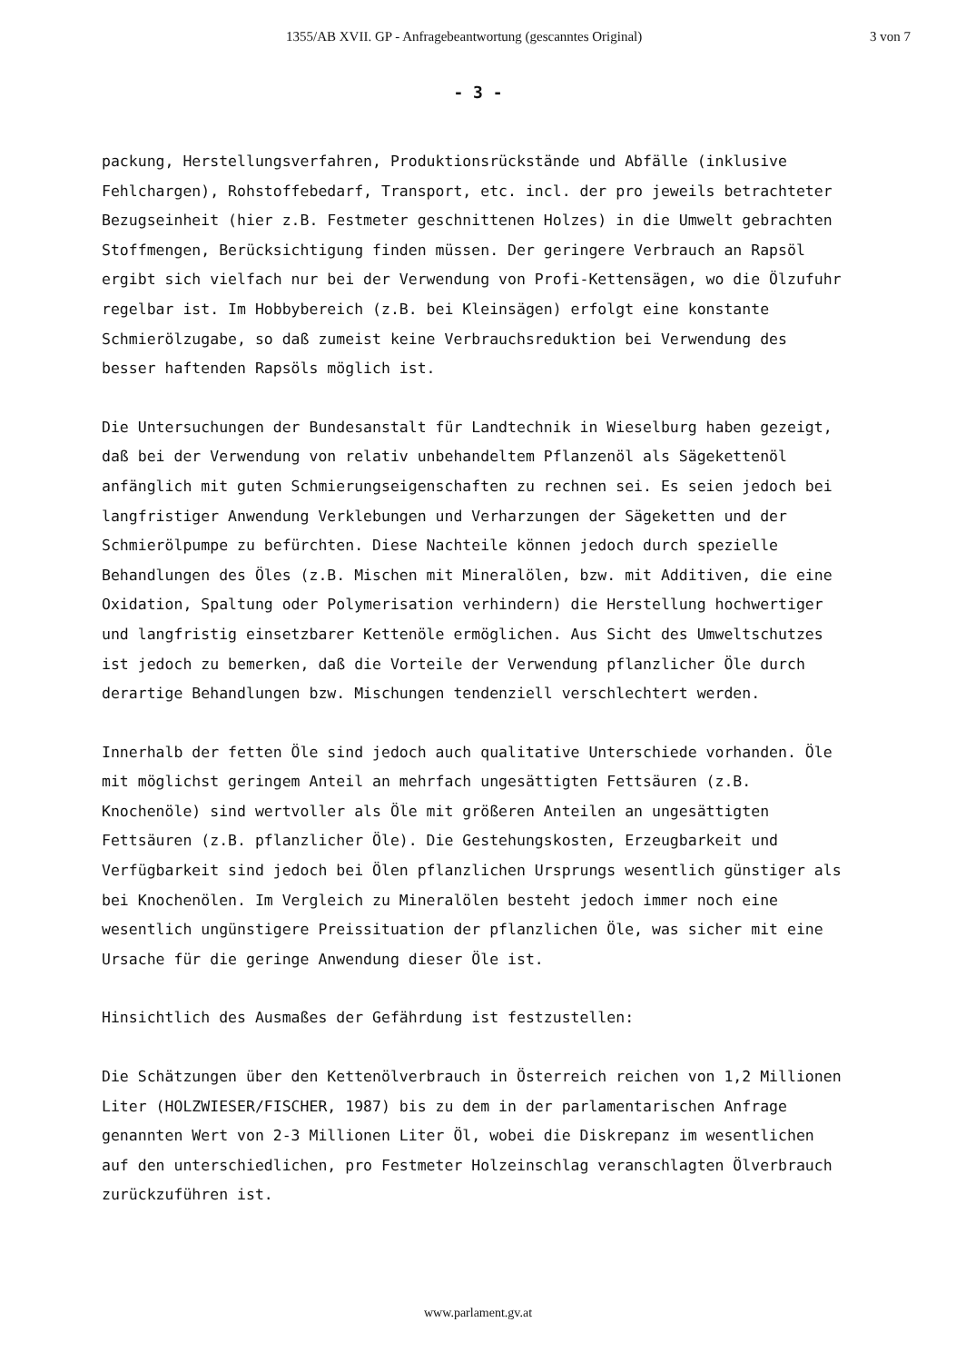1355/AB XVII. GP - Anfragebeantwortung (gescanntes Original) 3 von 7
- 3 -
packung, Herstellungsverfahren, Produktionsrückstände und Abfälle (inklusive Fehlchargen), Rohstoffebedarf, Transport, etc. incl. der pro jeweils betrachteter Bezugseinheit (hier z.B. Festmeter geschnittenen Holzes) in die Umwelt gebrachten Stoffmengen, Berücksichtigung finden müssen. Der geringere Verbrauch an Rapsöl ergibt sich vielfach nur bei der Verwendung von Profi-Kettensägen, wo die Ölzufuhr regelbar ist. Im Hobbybereich (z.B. bei Kleinsägen) erfolgt eine konstante Schmierölzugabe, so daß zumeist keine Verbrauchsreduktion bei Verwendung des besser haftenden Rapsöls möglich ist.
Die Untersuchungen der Bundesanstalt für Landtechnik in Wieselburg haben gezeigt, daß bei der Verwendung von relativ unbehandeltem Pflanzenöl als Sägekettenöl anfänglich mit guten Schmierungseigenschaften zu rechnen sei. Es seien jedoch bei langfristiger Anwendung Verklebungen und Verharzungen der Sägeketten und der Schmierölpumpe zu befürchten. Diese Nachteile können jedoch durch spezielle Behandlungen des Öles (z.B. Mischen mit Mineralölen, bzw. mit Additiven, die eine Oxidation, Spaltung oder Polymerisation verhindern) die Herstellung hochwertiger und langfristig einsetzbarer Kettenöle ermöglichen. Aus Sicht des Umweltschutzes ist jedoch zu bemerken, daß die Vorteile der Verwendung pflanzlicher Öle durch derartige Behandlungen bzw. Mischungen tendenziell verschlechtert werden.
Innerhalb der fetten Öle sind jedoch auch qualitative Unterschiede vorhanden. Öle mit möglichst geringem Anteil an mehrfach ungesättigten Fettsäuren (z.B. Knochenöle) sind wertvoller als Öle mit größeren Anteilen an ungesättigten Fettsäuren (z.B. pflanzlicher Öle). Die Gestehungskosten, Erzeugbarkeit und Verfügbarkeit sind jedoch bei Ölen pflanzlichen Ursprungs wesentlich günstiger als bei Knochenölen. Im Vergleich zu Mineralölen besteht jedoch immer noch eine wesentlich ungünstigere Preissituation der pflanzlichen Öle, was sicher mit eine Ursache für die geringe Anwendung dieser Öle ist.
Hinsichtlich des Ausmaßes der Gefährdung ist festzustellen:
Die Schätzungen über den Kettenölverbrauch in Österreich reichen von 1,2 Millionen Liter (HOLZWIESER/FISCHER, 1987) bis zu dem in der parlamentarischen Anfrage genannten Wert von 2-3 Millionen Liter Öl, wobei die Diskrepanz im wesentlichen auf den unterschiedlichen, pro Festmeter Holzeinschlag veranschlagten Ölverbrauch zurückzuführen ist.
www.parlament.gv.at